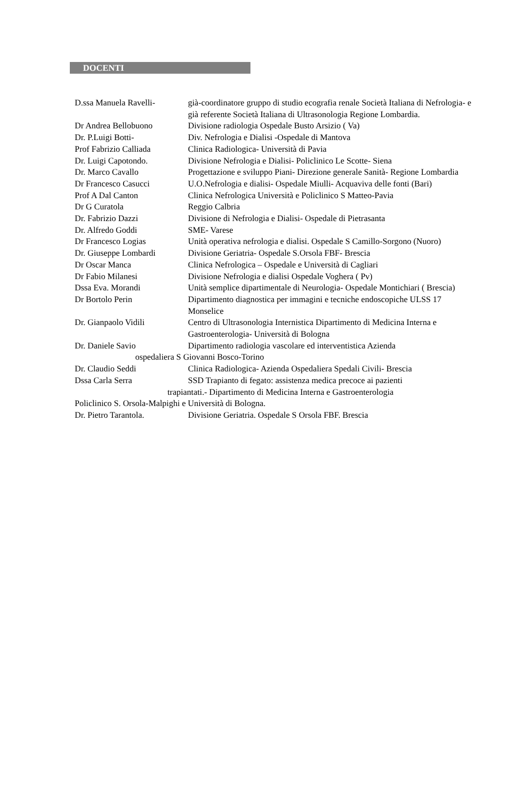DOCENTI
D.ssa Manuela Ravelli- già-coordinatore gruppo di studio ecografia renale Società Italiana di Nefrologia- e già referente Società Italiana di Ultrasonologia Regione Lombardia.
Dr Andrea Bellobuono Divisione radiologia Ospedale Busto Arsizio ( Va)
Dr. P.Luigi Botti- Div. Nefrologia e Dialisi -Ospedale di Mantova
Prof Fabrizio Calliada Clinica Radiologica- Università di Pavia
Dr. Luigi Capotondo. Divisione Nefrologia e Dialisi- Policlinico Le Scotte- Siena
Dr. Marco Cavallo Progettazione e sviluppo Piani- Direzione generale Sanità- Regione Lombardia
Dr Francesco Casucci U.O.Nefrologia e dialisi- Ospedale Miulli- Acquaviva delle fonti (Bari)
Prof A Dal Canton Clinica Nefrologica Università e Policlinico S Matteo-Pavia
Dr G Curatola Reggio Calbria
Dr. Fabrizio Dazzi Divisione di Nefrologia e Dialisi- Ospedale di Pietrasanta
Dr. Alfredo Goddi SME- Varese
Dr Francesco Logias Unità operativa nefrologia e dialisi. Ospedale S Camillo-Sorgono (Nuoro)
Dr. Giuseppe Lombardi Divisione Geriatria- Ospedale S.Orsola FBF- Brescia
Dr Oscar Manca Clinica Nefrologica – Ospedale e Università di Cagliari
Dr Fabio Milanesi Divisione Nefrologia e dialisi Ospedale Voghera ( Pv)
Dssa Eva. Morandi Unità semplice dipartimentale di Neurologia- Ospedale Montichiari ( Brescia)
Dr Bortolo Perin Dipartimento diagnostica per immagini e tecniche endoscopiche ULSS 17 Monselice
Dr. Gianpaolo Vidili Centro di Ultrasonologia Internistica Dipartimento di Medicina Interna e Gastroenterologia- Università di Bologna
Dr. Daniele Savio Dipartimento radiologia vascolare ed interventistica Azienda
ospedaliera S Giovanni Bosco-Torino
Dr. Claudio Seddi Clinica Radiologica- Azienda Ospedaliera Spedali Civili- Brescia
Dssa Carla Serra SSD Trapianto di fegato: assistenza medica precoce ai pazienti
trapiantati.- Dipartimento di Medicina Interna e Gastroenterologia
Policlinico S. Orsola-Malpighi e Università di Bologna.
Dr. Pietro Tarantola. Divisione Geriatria. Ospedale S Orsola FBF. Brescia